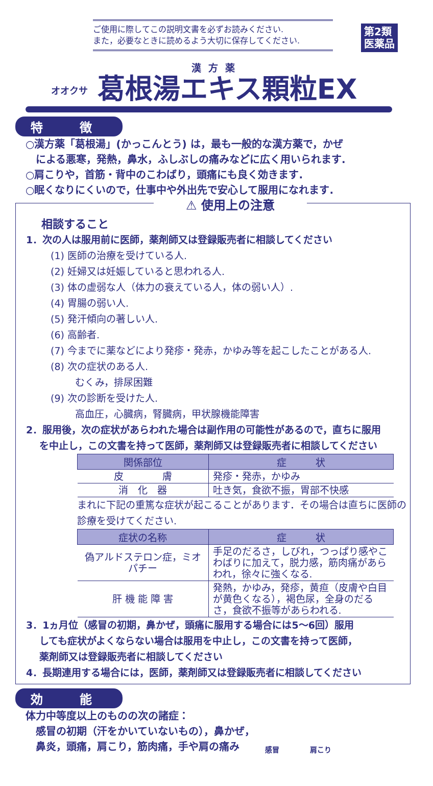ご使用に際してこの説明文書を必ずお読みください.
また，必要なときに読めるよう大切に保存してください.
第2類
医薬品
漢方薬
オオクサ 葛根湯エキス顆粒EX
特　　　徴
○漢方薬「葛根湯」(かっこんとう) は，最も一般的な漢方薬で，かぜ
　による悪寒，発熱，鼻水，ふしぶしの痛みなどに広く用いられます.
○肩こりや，首筋・背中のこわばり，頭痛にも良く効きます.
○眠くなりにくいので，仕事中や外出先で安心して服用になれます.
⚠ 使用上の注意
相談すること
1．次の人は服用前に医師，薬剤師又は登録販売者に相談してください
(1) 医師の治療を受けている人.
(2) 妊婦又は妊娠していると思われる人.
(3) 体の虚弱な人（体力の衰えている人，体の弱い人）.
(4) 胃腸の弱い人.
(5) 発汗傾向の著しい人.
(6) 高齢者.
(7) 今までに薬などにより発疹・発赤，かゆみ等を起こしたことがある人.
(8) 次の症状のある人.
むくみ，排尿困難
(9) 次の診断を受けた人.
高血圧，心臓病，腎臓病，甲状腺機能障害
2．服用後，次の症状があらわれた場合は副作用の可能性があるので，直ちに服用
　 を中止し，この文書を持って医師，薬剤師又は登録販売者に相談してください
| 関係部位 | 症 状 |
| --- | --- |
| 皮 膚 | 発疹・発赤，かゆみ |
| 消 化 器 | 吐き気，食欲不振，胃部不快感 |
まれに下記の重篤な症状が起こることがあります．その場合は直ちに医師の診療を受けてください.
| 症状の名称 | 症 状 |
| --- | --- |
| 偽アルドステロン症，ミオパチー | 手足のだるさ，しびれ，つっぱり感やこわばりに加えて，脱力感，筋肉痛があらわれ，徐々に強くなる. |
| 肝 機 能 障 害 | 発熱，かゆみ，発疹，黄疸（皮膚や白目が黄色くなる），褐色尿，全身のだるさ，食欲不振等があらわれる. |
3．1ヵ月位（感冒の初期，鼻かぜ，頭痛に服用する場合には5～6回）服用
　 しても症状がよくならない場合は服用を中止し，この文書を持って医師，
　 薬剤師又は登録販売者に相談してください
4．長期連用する場合には，医師，薬剤師又は登録販売者に相談してください
効　　　能
体力中等度以上のものの次の諸症：
　感冒の初期（汗をかいていないもの），鼻かぜ，
　鼻炎，頭痛，肩こり，筋肉痛，手や肩の痛み
感冒 肩こり